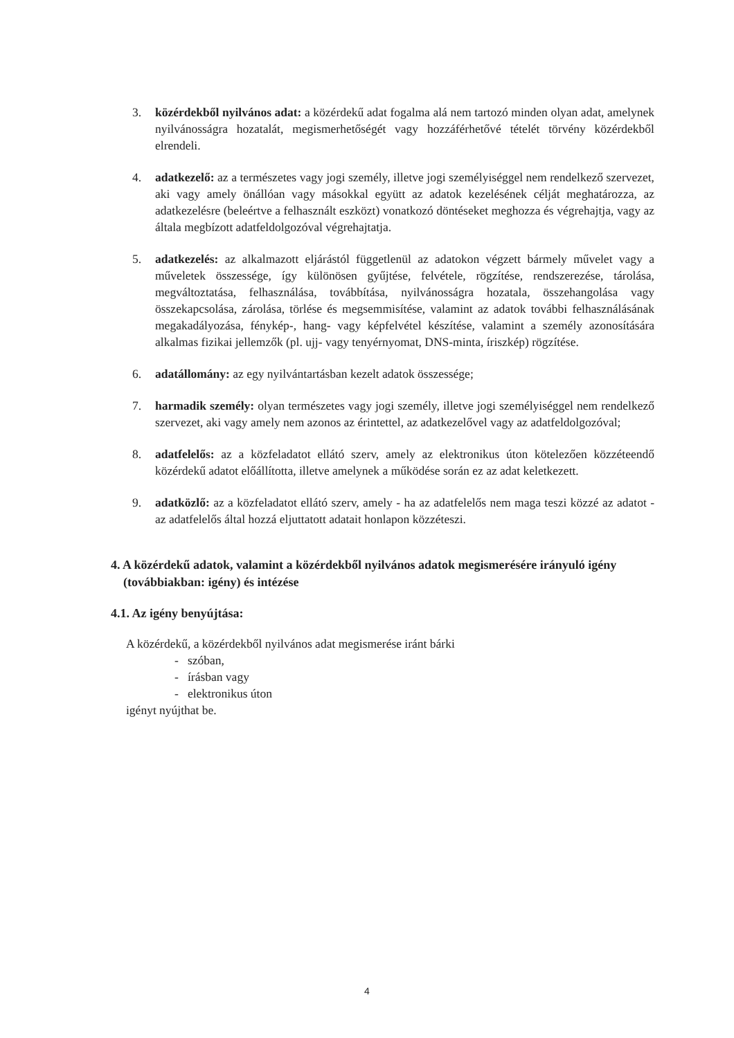3. közérdekből nyilvános adat: a közérdekű adat fogalma alá nem tartozó minden olyan adat, amelynek nyilvánosságra hozatalát, megismerhetőségét vagy hozzáférhetővé tételét törvény közérdekből elrendeli.
4. adatkezelő: az a természetes vagy jogi személy, illetve jogi személyiséggel nem rendelkező szervezet, aki vagy amely önállóan vagy másokkal együtt az adatok kezelésének célját meghatározza, az adatkezelésre (beleértve a felhasznált eszközt) vonatkozó döntéseket meghozza és végrehajtja, vagy az általa megbízott adatfeldolgozóval végrehajtatja.
5. adatkezelés: az alkalmazott eljárástól függetlenül az adatokon végzett bármely művelet vagy a műveletek összessége, így különösen gyűjtése, felvétele, rögzítése, rendszerezése, tárolása, megváltoztatása, felhasználása, továbbítása, nyilvánosságra hozatala, összehangolása vagy összekapcsolása, zárolása, törlése és megsemmisítése, valamint az adatok további felhasználásának megakadályozása, fénykép-, hang- vagy képfelvétel készítése, valamint a személy azonosítására alkalmas fizikai jellemzők (pl. ujj- vagy tenyérnyomat, DNS-minta, íriszkép) rögzítése.
6. adatállomány: az egy nyilvántartásban kezelt adatok összessége;
7. harmadik személy: olyan természetes vagy jogi személy, illetve jogi személyiséggel nem rendelkező szervezet, aki vagy amely nem azonos az érintettel, az adatkezelővel vagy az adatfeldolgozóval;
8. adatfelelős: az a közfeladatot ellátó szerv, amely az elektronikus úton kötelezően közzéteendő közérdekű adatot előállította, illetve amelynek a működése során ez az adat keletkezett.
9. adatközlő: az a közfeladatot ellátó szerv, amely - ha az adatfelelős nem maga teszi közzé az adatot - az adatfelelős által hozzá eljuttatott adatait honlapon közzéteszi.
4. A közérdekű adatok, valamint a közérdekből nyilvános adatok megismerésére irányuló igény (továbbiakban: igény) és intézése
4.1. Az igény benyújtása:
A közérdekű, a közérdekből nyilvános adat megismerése iránt bárki
- szóban,
- írásban vagy
- elektronikus úton
igényt nyújthat be.
4